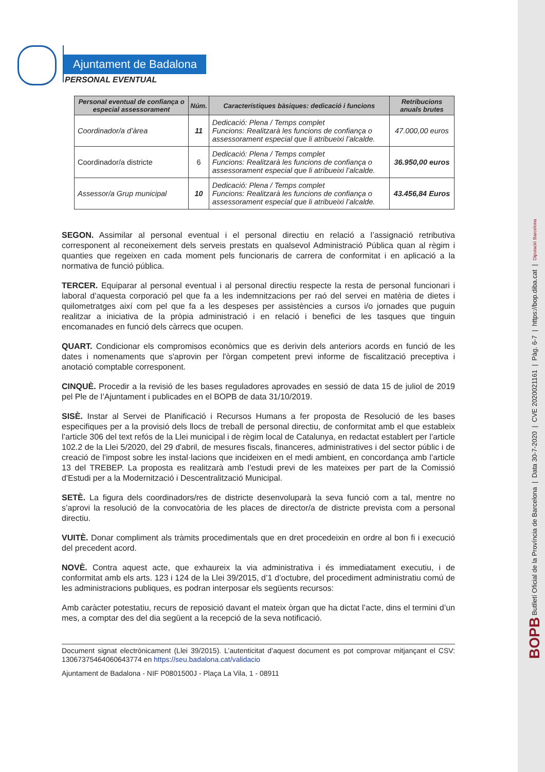BOPB Butlletí Oficial de la Província de Barcelona | Data 30-7-2020 | CVE 2020021161 | Pàg. 6-7 | https://bop.diba.cat | Diputació Barcelona
Ajuntament de Badalona
PERSONAL EVENTUAL
| Personal eventual de confiança o especial assessorament | Núm. | Característiques bàsiques: dedicació i funcions | Retribucions anuals brutes |
| --- | --- | --- | --- |
| Coordinador/a d’àrea | 11 | Dedicació: Plena / Temps complet Funcions: Realitzarà les funcions de confiança o assessorament especial que li atribueixi l’alcalde. | 47.000,00 euros |
| Coordinador/a districte | 6 | Dedicació: Plena / Temps complet Funcions: Realitzarà les funcions de confiança o assessorament especial que li atribueixi l’alcalde. | 36.950,00 euros |
| Assessor/a Grup municipal | 10 | Dedicació: Plena / Temps complet Funcions: Realitzarà les funcions de confiança o assessorament especial que li atribueixi l’alcalde. | 43.456,84 Euros |
SEGON. Assimilar al personal eventual i el personal directiu en relació a l’assignació retributiva corresponent al reconeixement dels serveis prestats en qualsevol Administració Pública quan al règim i quanties que regeixen en cada moment pels funcionaris de carrera de conformitat i en aplicació a la normativa de funció pública.
TERCER. Equiparar al personal eventual i al personal directiu respecte la resta de personal funcionari i laboral d’aquesta corporació pel que fa a les indemnitzacions per raó del servei en matèria de dietes i quilometratges així com pel que fa a les despeses per assistències a cursos i/o jornades que puguin realitzar a iniciativa de la pròpia administració i en relació i benefici de les tasques que tinguin encomanades en funció dels càrrecs que ocupen.
QUART. Condicionar els compromisos econòmics que es derivin dels anteriors acords en funció de les dates i nomenaments que s'aprovin per l'òrgan competent previ informe de fiscalització preceptiva i anotació comptable corresponent.
CINQUÈ. Procedir a la revisió de les bases reguladores aprovades en sessió de data 15 de juliol de 2019 pel Ple de l’Ajuntament i publicades en el BOPB de data 31/10/2019.
SISÈ. Instar al Servei de Planificació i Recursos Humans a fer proposta de Resolució de les bases especifiques per a la provisió dels llocs de treball de personal directiu, de conformitat amb el que estableix l’article 306 del text refós de la Llei municipal i de règim local de Catalunya, en redactat establert per l’article 102.2 de la Llei 5/2020, del 29 d'abril, de mesures fiscals, financeres, administratives i del sector públic i de creació de l'impost sobre les instal·lacions que incideixen en el medi ambient, en concordança amb l’article 13 del TREBEP. La proposta es realitzarà amb l’estudi previ de les mateixes per part de la Comissió d'Estudi per a la Modernització i Descentralització Municipal.
SETÈ. La figura dels coordinadors/res de districte desenvoluparà la seva funció com a tal, mentre no s’aprovi la resolució de la convocatòria de les places de director/a de districte prevista com a personal directiu.
VUITÈ. Donar compliment als tràmits procedimentals que en dret procedeixin en ordre al bon fi i execució del precedent acord.
NOVÈ. Contra aquest acte, que exhaureix la via administrativa i és immediatament executiu, i de conformitat amb els arts. 123 i 124 de la Llei 39/2015, d’1 d’octubre, del procediment administratiu comú de les administracions publiques, es podran interposar els següents recursos:
Amb caràcter potestatiu, recurs de reposició davant el mateix òrgan que ha dictat l’acte, dins el termini d’un mes, a comptar des del dia següent a la recepció de la seva notificació.
Document signat electrònicament (Llei 39/2015). L’autenticitat d’aquest document es pot comprovar mitjançant el CSV: 13067375464060643774 en https://seu.badalona.cat/validacio
Ajuntament de Badalona - NIF P0801500J - Plaça La Vila, 1 - 08911